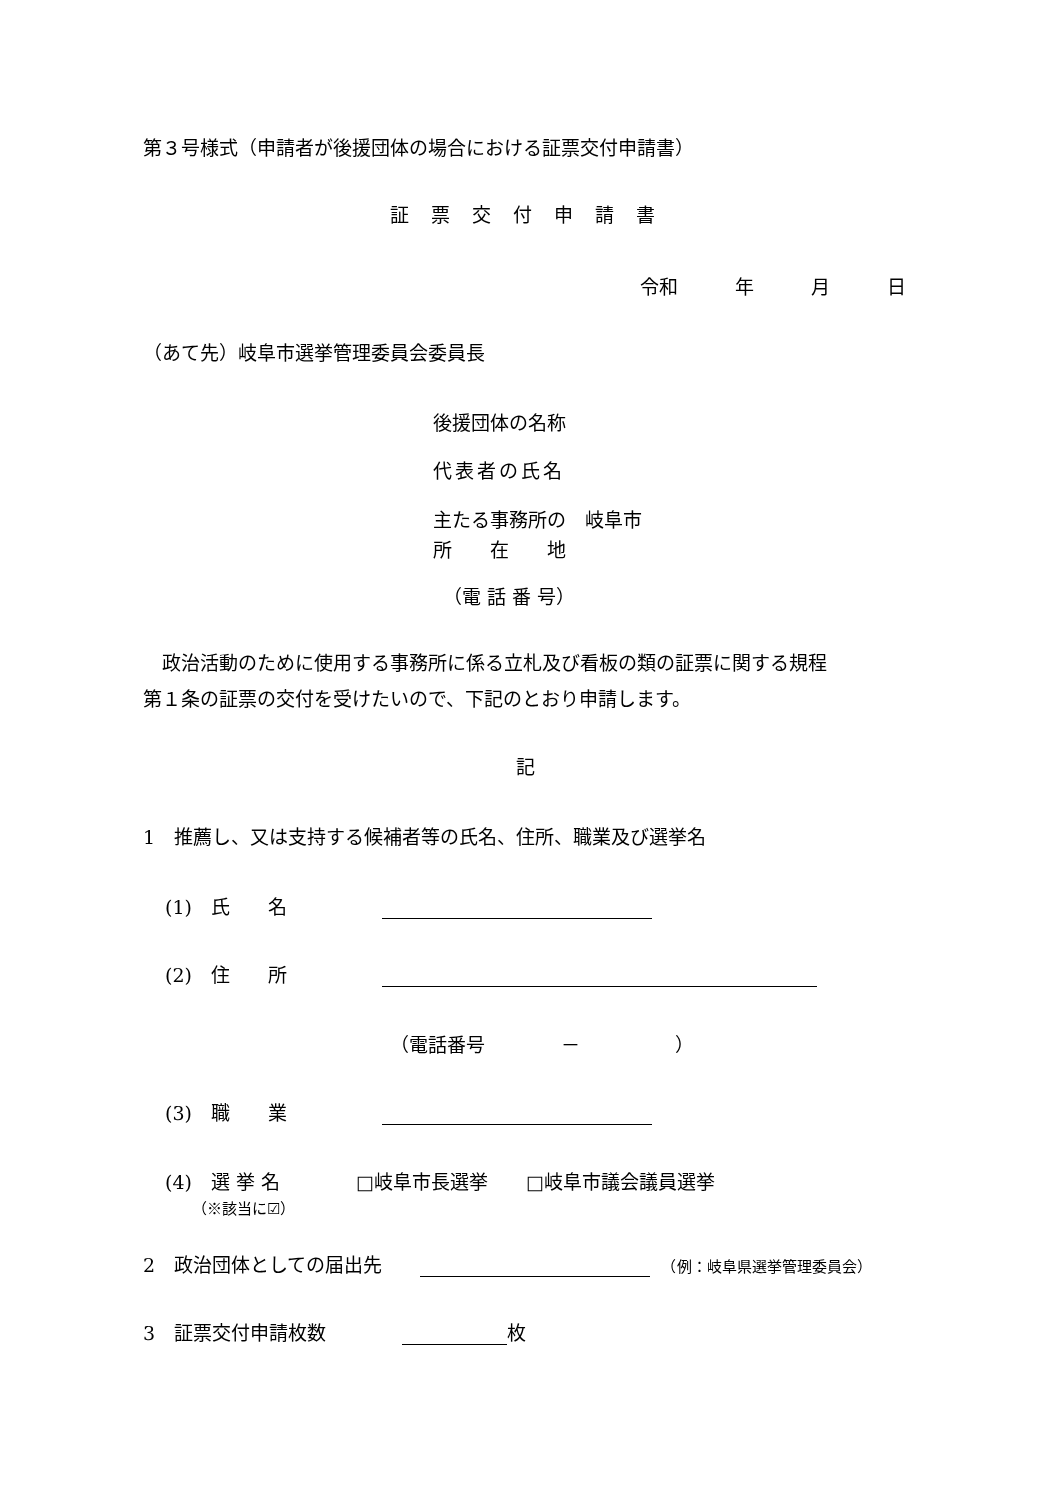第３号様式（申請者が後援団体の場合における証票交付申請書）
証票交付申請書
令和　　　年　　　月　　　日
（あて先）岐阜市選挙管理委員会委員長
後援団体の名称
代表者の氏名
主たる事務所の　岐阜市
所　　在　　地
（電 話 番 号）
　政治活動のために使用する事務所に係る立札及び看板の類の証票に関する規程
第１条の証票の交付を受けたいので、下記のとおり申請します。
記
1　推薦し、又は支持する候補者等の氏名、住所、職業及び選挙名
(1)　氏　　名　　　　　
(2)　住　　所　　　　　
（電話番号　　　　－　　　　　）
(3)　職　　業　　　　　
(4)　選 挙 名　　　　□岐阜市長選挙　　□岐阜市議会議員選挙
（※該当に☑）
2　政治団体としての届出先　　　（例：岐阜県選挙管理委員会）
3　証票交付申請枚数　　　　 枚